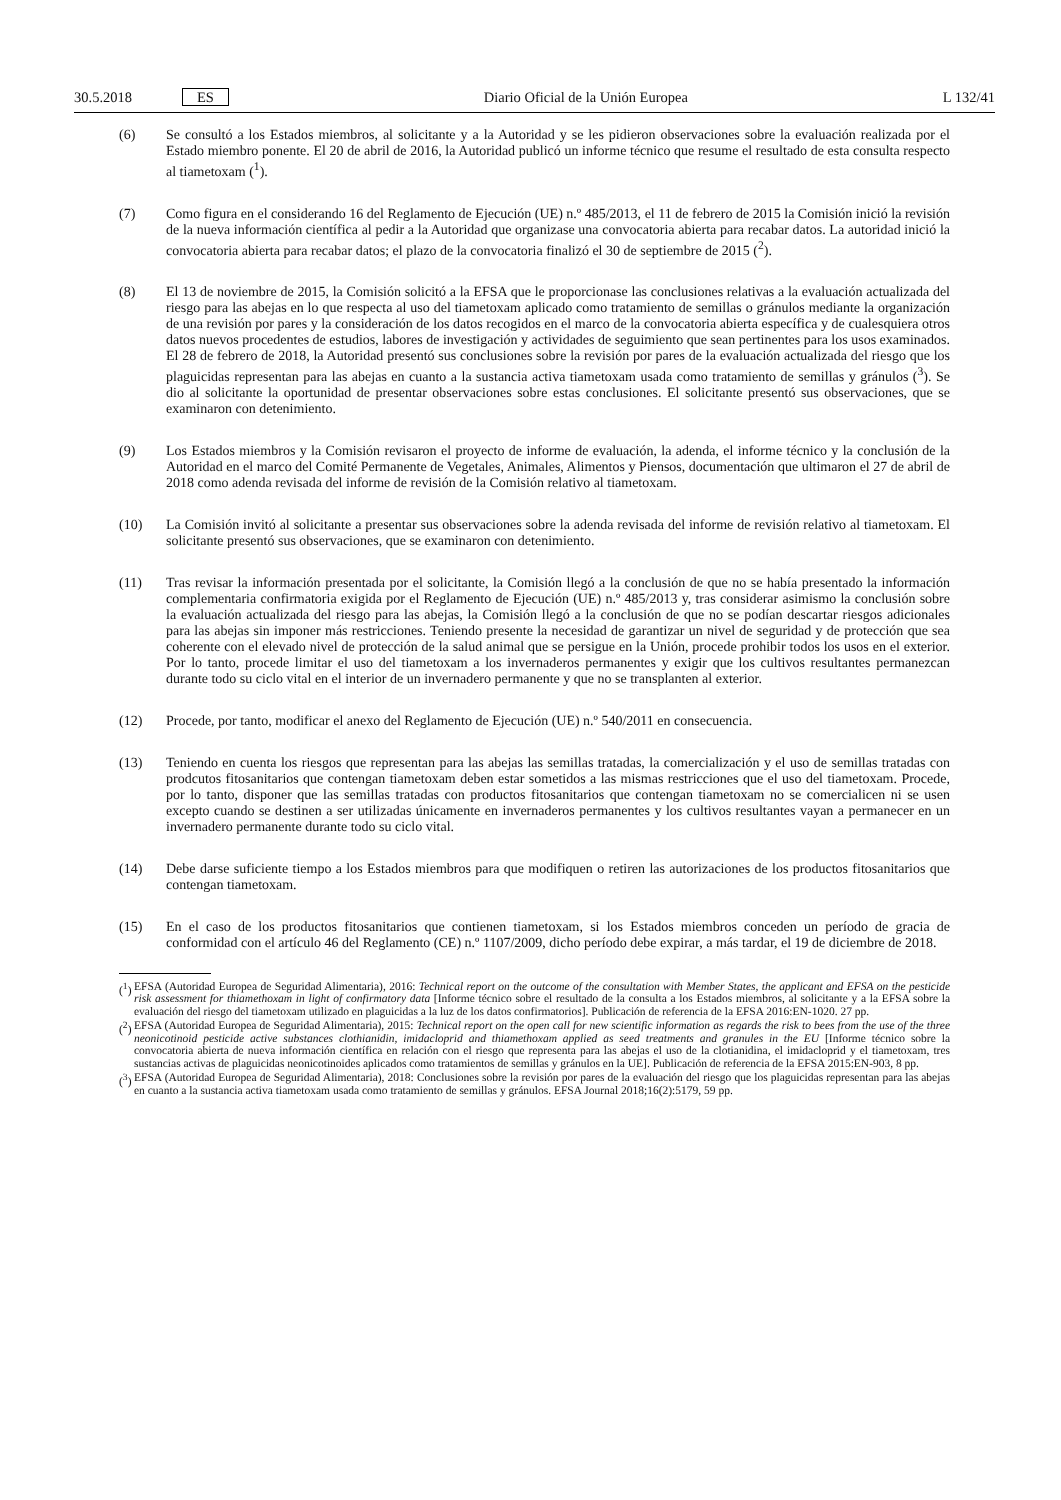30.5.2018 ES
Diario Oficial de la Unión Europea L 132/41
(6) Se consultó a los Estados miembros, al solicitante y a la Autoridad y se les pidieron observaciones sobre la evaluación realizada por el Estado miembro ponente. El 20 de abril de 2016, la Autoridad publicó un informe técnico que resume el resultado de esta consulta respecto al tiametoxam (<sup>1</sup>).
(7) Como figura en el considerando 16 del Reglamento de Ejecución (UE) n.º 485/2013, el 11 de febrero de 2015 la Comisión inició la revisión de la nueva información científica al pedir a la Autoridad que organizase una convocatoria abierta para recabar datos. La autoridad inició la convocatoria abierta para recabar datos; el plazo de la convocatoria finalizó el 30 de septiembre de 2015 (<sup>2</sup>).
(8) El 13 de noviembre de 2015, la Comisión solicitó a la EFSA que le proporcionase las conclusiones relativas a la evaluación actualizada del riesgo para las abejas en lo que respecta al uso del tiametoxam aplicado como tratamiento de semillas o gránulos mediante la organización de una revisión por pares y la consideración de los datos recogidos en el marco de la convocatoria abierta específica y de cualesquiera otros datos nuevos procedentes de estudios, labores de investigación y actividades de seguimiento que sean pertinentes para los usos examinados. El 28 de febrero de 2018, la Autoridad presentó sus conclusiones sobre la revisión por pares de la evaluación actualizada del riesgo que los plaguicidas representan para las abejas en cuanto a la sustancia activa tiametoxam usada como tratamiento de semillas y gránulos (<sup>3</sup>). Se dio al solicitante la oportunidad de presentar observaciones sobre estas conclusiones. El solicitante presentó sus observaciones, que se examinaron con detenimiento.
(9) Los Estados miembros y la Comisión revisaron el proyecto de informe de evaluación, la adenda, el informe técnico y la conclusión de la Autoridad en el marco del Comité Permanente de Vegetales, Animales, Alimentos y Piensos, documentación que ultimaron el 27 de abril de 2018 como adenda revisada del informe de revisión de la Comisión relativo al tiametoxam.
(10) La Comisión invitó al solicitante a presentar sus observaciones sobre la adenda revisada del informe de revisión relativo al tiametoxam. El solicitante presentó sus observaciones, que se examinaron con detenimiento.
(11) Tras revisar la información presentada por el solicitante, la Comisión llegó a la conclusión de que no se había presentado la información complementaria confirmatoria exigida por el Reglamento de Ejecución (UE) n.º 485/2013 y, tras considerar asimismo la conclusión sobre la evaluación actualizada del riesgo para las abejas, la Comisión llegó a la conclusión de que no se podían descartar riesgos adicionales para las abejas sin imponer más restricciones. Teniendo presente la necesidad de garantizar un nivel de seguridad y de protección que sea coherente con el elevado nivel de protección de la salud animal que se persigue en la Unión, procede prohibir todos los usos en el exterior. Por lo tanto, procede limitar el uso del tiametoxam a los invernaderos permanentes y exigir que los cultivos resultantes permanezcan durante todo su ciclo vital en el interior de un invernadero permanente y que no se transplanten al exterior.
(12) Procede, por tanto, modificar el anexo del Reglamento de Ejecución (UE) n.º 540/2011 en consecuencia.
(13) Teniendo en cuenta los riesgos que representan para las abejas las semillas tratadas, la comercialización y el uso de semillas tratadas con prodcutos fitosanitarios que contengan tiametoxam deben estar sometidos a las mismas restricciones que el uso del tiametoxam. Procede, por lo tanto, disponer que las semillas tratadas con productos fitosanitarios que contengan tiametoxam no se comercialicen ni se usen excepto cuando se destinen a ser utilizadas únicamente en invernaderos permanentes y los cultivos resultantes vayan a permanecer en un invernadero permanente durante todo su ciclo vital.
(14) Debe darse suficiente tiempo a los Estados miembros para que modifiquen o retiren las autorizaciones de los productos fitosanitarios que contengan tiametoxam.
(15) En el caso de los productos fitosanitarios que contienen tiametoxam, si los Estados miembros conceden un período de gracia de conformidad con el artículo 46 del Reglamento (CE) n.º 1107/2009, dicho período debe expirar, a más tardar, el 19 de diciembre de 2018.
(<sup>1</sup>) EFSA (Autoridad Europea de Seguridad Alimentaria), 2016: Technical report on the outcome of the consultation with Member States, the applicant and EFSA on the pesticide risk assessment for thiamethoxam in light of confirmatory data [Informe técnico sobre el resultado de la consulta a los Estados miembros, al solicitante y a la EFSA sobre la evaluación del riesgo del tiametoxam utilizado en plaguicidas a la luz de los datos confirmatorios]. Publicación de referencia de la EFSA 2016:EN-1020. 27 pp.
(<sup>2</sup>) EFSA (Autoridad Europea de Seguridad Alimentaria), 2015: Technical report on the open call for new scientific information as regards the risk to bees from the use of the three neonicotinoid pesticide active substances clothianidin, imidacloprid and thiamethoxam applied as seed treatments and granules in the EU [Informe técnico sobre la convocatoria abierta de nueva información científica en relación con el riesgo que representa para las abejas el uso de la clotianidina, el imidacloprid y el tiametoxam, tres sustancias activas de plaguicidas neonicotinoides aplicados como tratamientos de semillas y gránulos en la UE]. Publicación de referencia de la EFSA 2015:EN-903, 8 pp.
(<sup>3</sup>) EFSA (Autoridad Europea de Seguridad Alimentaria), 2018: Conclusiones sobre la revisión por pares de la evaluación del riesgo que los plaguicidas representan para las abejas en cuanto a la sustancia activa tiametoxam usada como tratamiento de semillas y gránulos. EFSA Journal 2018;16(2):5179, 59 pp.